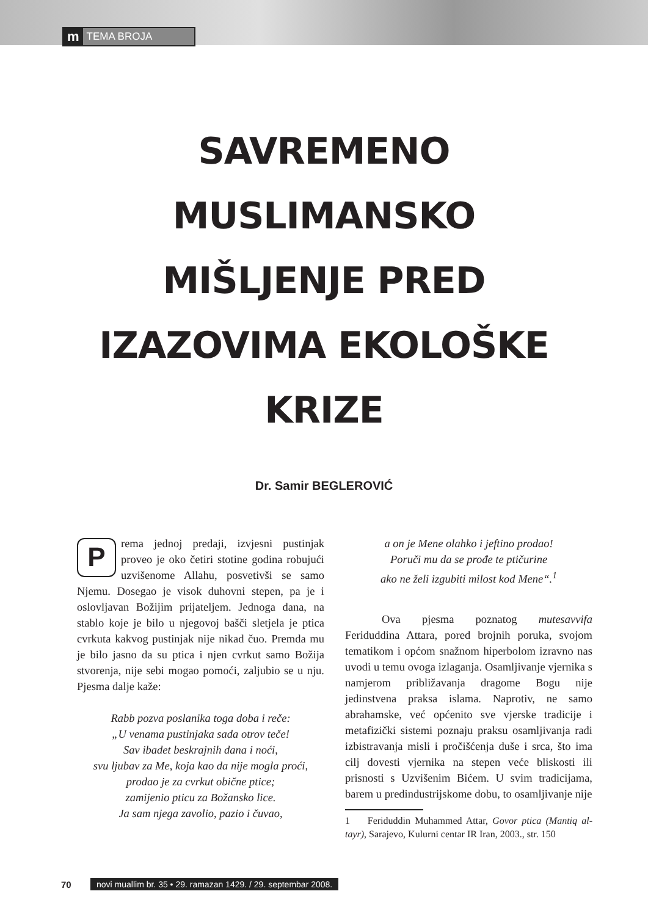m TEMA BROJA
SAVREMENO
MUSLIMANSKO
MIŠLJENJE PRED
IZAZOVIMA EKOLOŠKE
KRIZE
Dr. Samir BEGLEROVIĆ
Prema jednoj predaji, izvjesni pustinjak proveo je oko četiri stotine godina robujući uzvišenome Allahu, posvetivši se samo Njemu. Dosegao je visok duhovni stepen, pa je i oslovljavan Božijim prijateljem. Jednoga dana, na stablo koje je bilo u njegovoj bašči sletjela je ptica cvrkuta kakvog pustinjak nije nikad čuo. Premda mu je bilo jasno da su ptica i njen cvrkut samo Božija stvorenja, nije sebi mogao pomoći, zaljubio se u nju. Pjesma dalje kaže:
Rabb pozva poslanika toga doba i reče:
„U venama pustinjaka sada otrov teče!
Sav ibadet beskrajnih dana i noći,
svu ljubav za Me, koja kao da nije mogla proći,
prodao je za cvrkut obične ptice;
zamijenio pticu za Božansko lice.
Ja sam njega zavolio, pazio i čuvao,
a on je Mene olahko i jeftino prodao!
Poruči mu da se prođe te ptičurine
ako ne želi izgubiti milost kod Mene“.<sup>1</sup>
Ova pjesma poznatog mutesavvifa Feriduddina Attara, pored brojnih poruka, svojom tematikom i općom snažnom hiperbolom izravno nas uvodi u temu ovoga izlaganja. Osamljivanje vjernika s namjerom približavanja dragome Bogu nije jedinstvena praksa islama. Naprotiv, ne samo abrahamske, već općenito sve vjerske tradicije i metafizički sistemi poznaju praksu osamljivanja radi izbistravanja misli i pročišćenja duše i srca, što ima cilj dovesti vjernika na stepen veće bliskosti ili prisnosti s Uzvišenim Bićem. U svim tradicijama, barem u predindustrijskome dobu, to osamljivanje nije
1 Feriduddin Muhammed Attar, Govor ptica (Mantiq al-tayr), Sarajevo, Kulurni centar IR Iran, 2003., str. 150
70 novi muallim br. 35 • 29. ramazan 1429. / 29. septembar 2008.